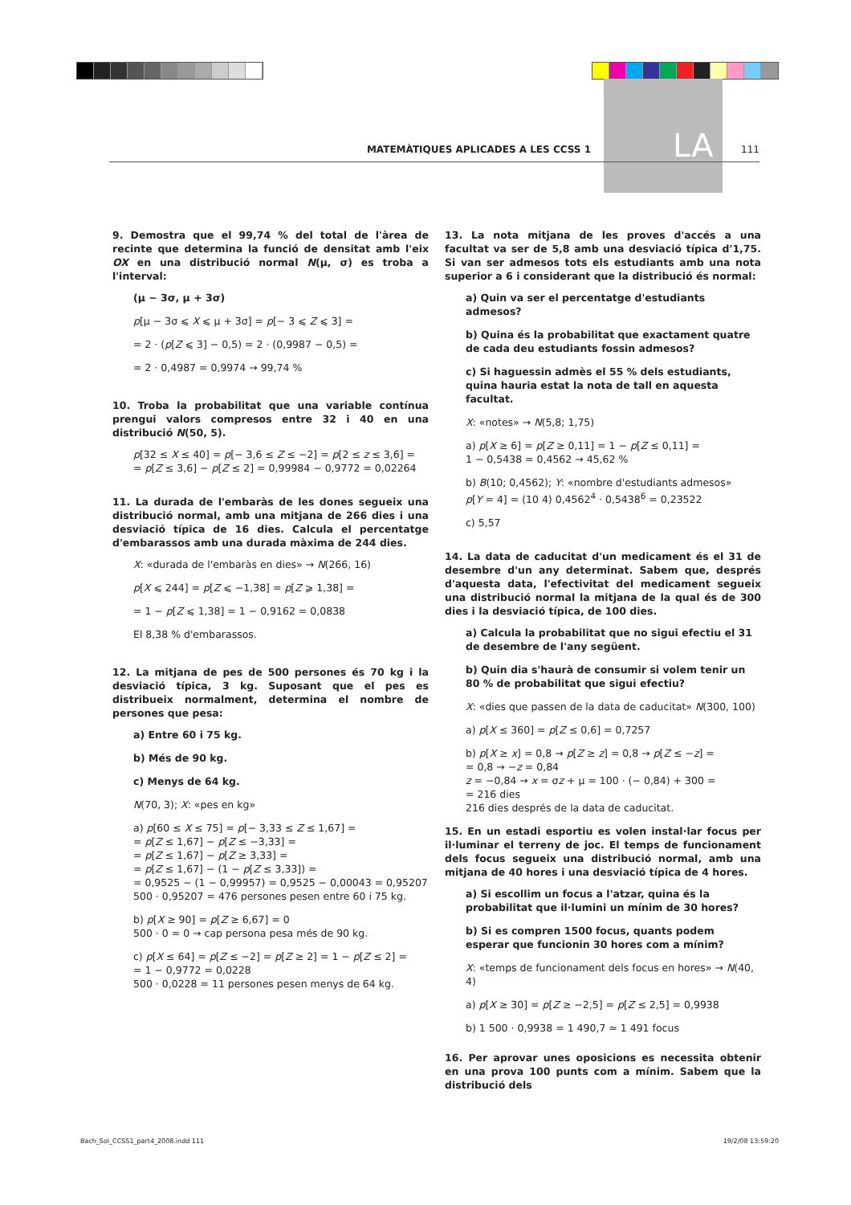LA
MATEMÀTIQUES APLICADES A LES CCSS 1 111
9. Demostra que el 99,74 % del total de l'àrea de recinte que determina la funció de densitat amb l'eix OX en una distribució normal N(μ, σ) es troba a l'interval:
(μ − 3σ, μ + 3σ)
p[μ − 3σ ⩽ X ⩽ μ + 3σ] = p[− 3 ⩽ Z ⩽ 3] =
= 2 · (p[Z ⩽ 3] − 0,5) = 2 · (0,9987 − 0,5) =
= 2 · 0,4987 = 0,9974 → 99,74 %
10. Troba la probabilitat que una variable contínua prengui valors compresos entre 32 i 40 en una distribució N(50, 5).
p[32 ≤ X ≤ 40] = p[− 3,6 ≤ Z ≤ −2] = p[2 ≤ z ≤ 3,6] =
= p[Z ≤ 3,6] − p[Z ≤ 2] = 0,99984 − 0,9772 = 0,02264
11. La durada de l'embaràs de les dones segueix una distribució normal, amb una mitjana de 266 dies i una desviació típica de 16 dies. Calcula el percentatge d'embarassos amb una durada màxima de 244 dies.
X: «durada de l'embaràs en dies» → N(266, 16)
p[X ⩽ 244] = p[Z ⩽ −1,38] = p[Z ⩾ 1,38] =
= 1 − p[Z ⩽ 1,38] = 1 − 0,9162 = 0,0838
El 8,38 % d'embarassos.
12. La mitjana de pes de 500 persones és 70 kg i la desviació típica, 3 kg. Suposant que el pes es distribueix normalment, determina el nombre de persones que pesa:
a) Entre 60 i 75 kg.
b) Més de 90 kg.
c) Menys de 64 kg.
N(70, 3); X: «pes en kg»
a) p[60 ≤ X ≤ 75] = p[− 3,33 ≤ Z ≤ 1,67] =
= p[Z ≤ 1,67] − p[Z ≤ −3,33] =
= p[Z ≤ 1,67] − p[Z ≥ 3,33] =
= p[Z ≤ 1,67] − (1 − p[Z ≤ 3,33]) =
= 0,9525 − (1 − 0,99957) = 0,9525 − 0,00043 = 0,95207
500 · 0,95207 = 476 persones pesen entre 60 i 75 kg.
b) p[X ≥ 90] = p[Z ≥ 6,67] = 0
500 · 0 = 0 → cap persona pesa més de 90 kg.
c) p[X ≤ 64] = p[Z ≤ −2] = p[Z ≥ 2] = 1 − p[Z ≤ 2] =
= 1 − 0,9772 = 0,0228
500 · 0,0228 = 11 persones pesen menys de 64 kg.
13. La nota mitjana de les proves d'accés a una facultat va ser de 5,8 amb una desviació típica d'1,75. Si van ser admesos tots els estudiants amb una nota superior a 6 i considerant que la distribució és normal:
a) Quin va ser el percentatge d'estudiants admesos?
b) Quina és la probabilitat que exactament quatre de cada deu estudiants fossin admesos?
c) Si haguessin admès el 55 % dels estudiants, quina hauria estat la nota de tall en aquesta facultat.
X: «notes» → N(5,8; 1,75)
a) p[X ≥ 6] = p[Z ≥ 0,11] = 1 − p[Z ≤ 0,11] =
1 − 0,5438 = 0,4562 → 45,62 %
b) B(10; 0,4562); Y: «nombre d'estudiants admesos»
p[Y = 4] = (10 4) 0,4562<sup>4</sup> · 0,5438<sup>6</sup> = 0,23522
c) 5,57
14. La data de caducitat d'un medicament és el 31 de desembre d'un any determinat. Sabem que, després d'aquesta data, l'efectivitat del medicament segueix una distribució normal la mitjana de la qual és de 300 dies i la desviació típica, de 100 dies.
a) Calcula la probabilitat que no sigui efectiu el 31 de desembre de l'any següent.
b) Quin dia s'haurà de consumir si volem tenir un 80 % de probabilitat que sigui efectiu?
X: «dies que passen de la data de caducitat» N(300, 100)
a) p[X ≤ 360] = p[Z ≤ 0,6] = 0,7257
b) p[X ≥ x] = 0,8 → p[Z ≥ z] = 0,8 → p[Z ≤ −z] =
= 0,8 → −z = 0,84
z = −0,84 → x = σz + μ = 100 · (− 0,84) + 300 =
= 216 dies
216 dies després de la data de caducitat.
15. En un estadi esportiu es volen instal·lar focus per il·luminar el terreny de joc. El temps de funcionament dels focus segueix una distribució normal, amb una mitjana de 40 hores i una desviació típica de 4 hores.
a) Si escollim un focus a l'atzar, quina és la probabilitat que il·lumini un mínim de 30 hores?
b) Si es compren 1500 focus, quants podem esperar que funcionin 30 hores com a mínim?
X: «temps de funcionament dels focus en hores» → N(40, 4)
a) p[X ≥ 30] = p[Z ≥ −2,5] = p[Z ≤ 2,5] = 0,9938
b) 1 500 · 0,9938 = 1 490,7 ≃ 1 491 focus
16. Per aprovar unes oposicions es necessita obtenir en una prova 100 punts com a mínim. Sabem que la distribució dels
Bach_Sol_CCSS1_part4_2008.indd 111 19/2/08 13:59:20